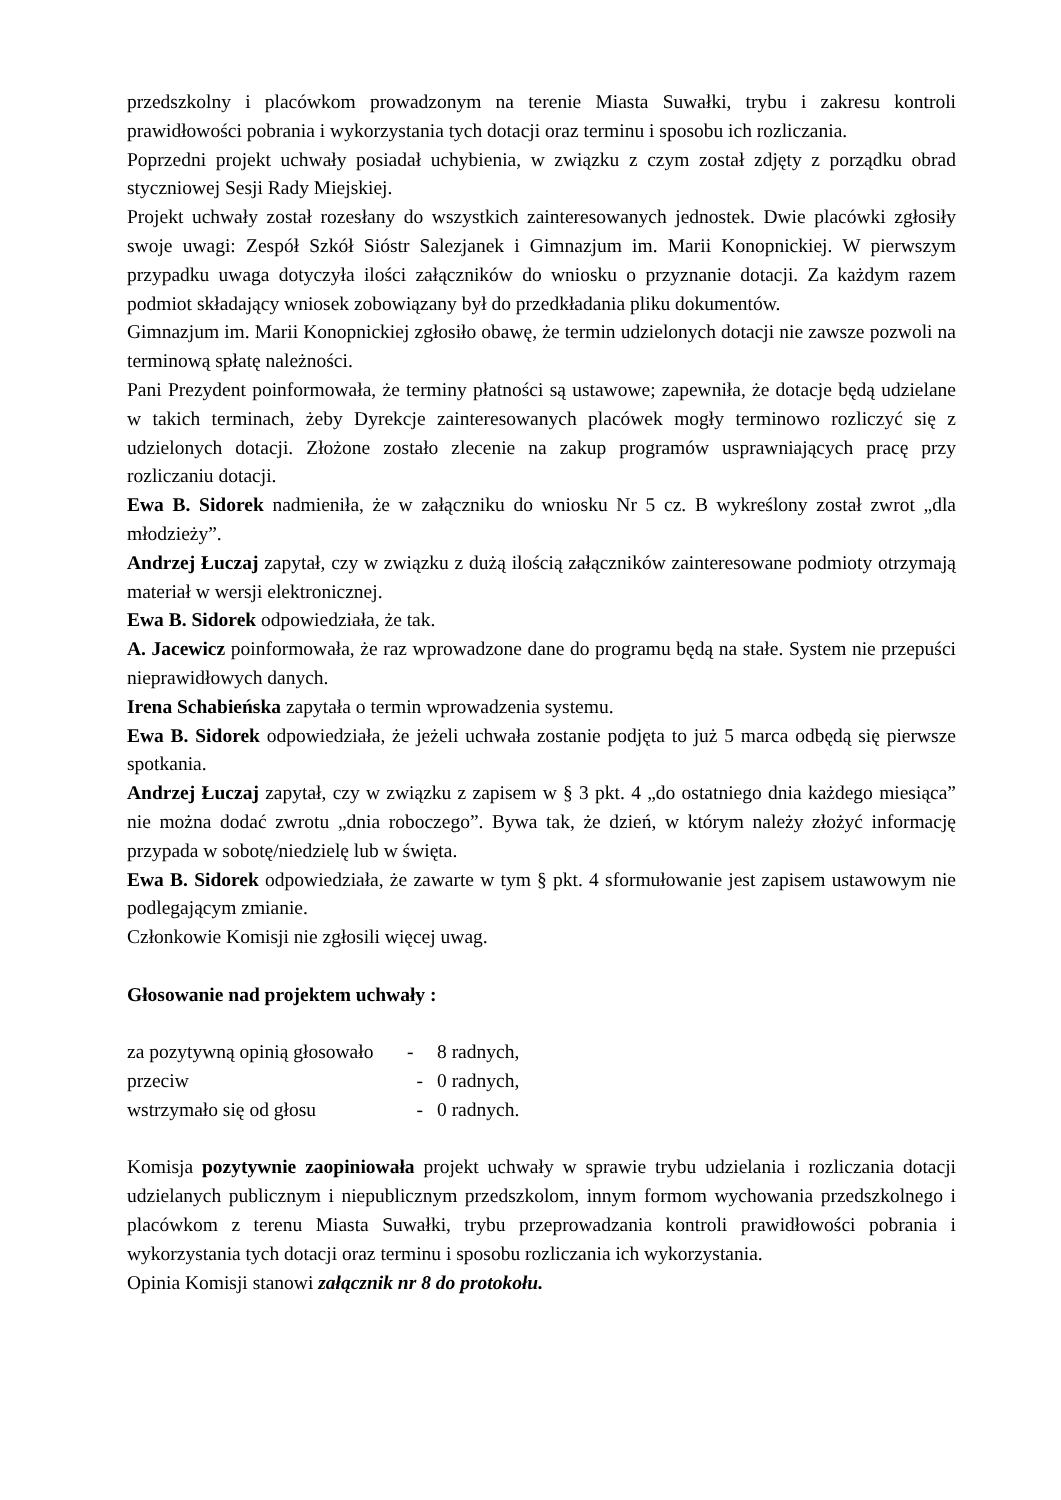przedszkolny i placówkom prowadzonym na terenie Miasta Suwałki, trybu i zakresu kontroli prawidłowości pobrania i wykorzystania tych dotacji oraz terminu i sposobu ich rozliczania.
Poprzedni projekt uchwały posiadał uchybienia, w związku z czym został zdjęty z porządku obrad styczniowej Sesji Rady Miejskiej.
Projekt uchwały został rozesłany do wszystkich zainteresowanych jednostek. Dwie placówki zgłosiły swoje uwagi: Zespół Szkół Sióstr Salezjanek i Gimnazjum im. Marii Konopnickiej. W pierwszym przypadku uwaga dotyczyła ilości załączników do wniosku o przyznanie dotacji. Za każdym razem podmiot składający wniosek zobowiązany był do przedkładania pliku dokumentów.
Gimnazjum im. Marii Konopnickiej zgłosiło obawę, że termin udzielonych dotacji nie zawsze pozwoli na terminową spłatę należności.
Pani Prezydent poinformowała, że terminy płatności są ustawowe; zapewniła, że dotacje będą udzielane w takich terminach, żeby Dyrekcje zainteresowanych placówek mogły terminowo rozliczyć się z udzielonych dotacji. Złożone zostało zlecenie na zakup programów usprawniających pracę przy rozliczaniu dotacji.
Ewa B. Sidorek nadmieniła, że w załączniku do wniosku Nr 5 cz. B wykreślony został zwrot „dla młodzieży”.
Andrzej Łuczaj zapytał, czy w związku z dużą ilością załączników zainteresowane podmioty otrzymają materiał w wersji elektronicznej.
Ewa B. Sidorek odpowiedziała, że tak.
A. Jacewicz poinformowała, że raz wprowadzone dane do programu będą na stałe. System nie przepuści nieprawidłowych danych.
Irena Schabieńska zapytała o termin wprowadzenia systemu.
Ewa B. Sidorek odpowiedziała, że jeżeli uchwała zostanie podjęta to już 5 marca odbędą się pierwsze spotkania.
Andrzej Łuczaj zapytał, czy w związku z zapisem w § 3 pkt. 4 „do ostatniego dnia każdego miesiąca” nie można dodać zwrotu „dnia roboczego”. Bywa tak, że dzień, w którym należy złożyć informację przypada w sobotę/niedzielę lub w święta.
Ewa B. Sidorek odpowiedziała, że zawarte w tym § pkt. 4 sformułowanie jest zapisem ustawowym nie podlegającym zmianie.
Członkowie Komisji nie zgłosili więcej uwag.
Głosowanie nad projektem uchwały :
| za pozytywną opinią głosowało | - | 8 radnych, |
| przeciw | - | 0 radnych, |
| wstrzymało się od głosu | - | 0 radnych. |
Komisja pozytywnie zaopiniowała projekt uchwały w sprawie trybu udzielania i rozliczania dotacji udzielanych publicznym i niepublicznym przedszkolom, innym formom wychowania przedszkolnego i placówkom z terenu Miasta Suwałki, trybu przeprowadzania kontroli prawidłowości pobrania i wykorzystania tych dotacji oraz terminu i sposobu rozliczania ich wykorzystania.
Opinia Komisji stanowi załącznik nr 8 do protokołu.